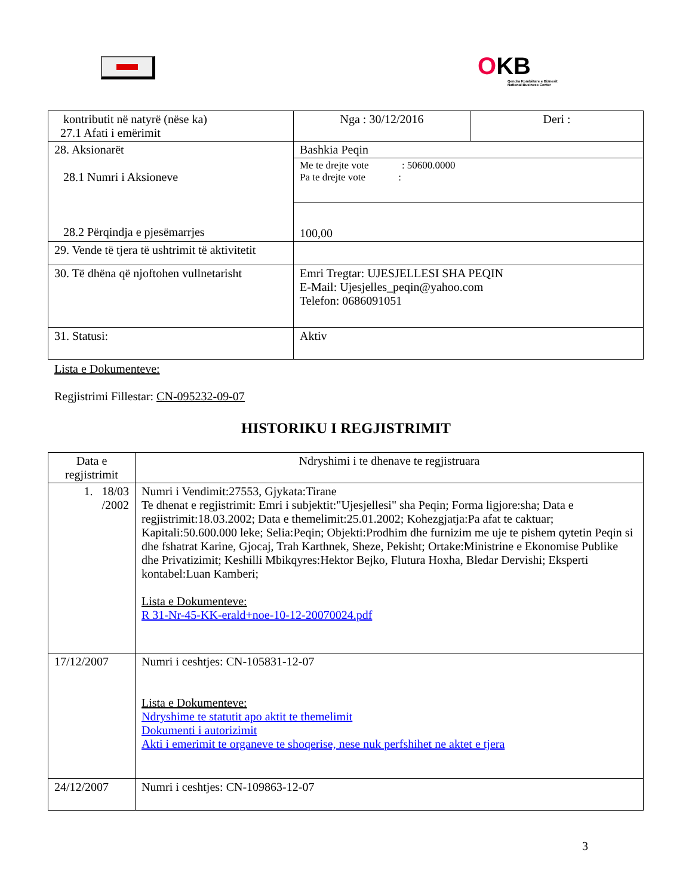OKB
Qendra Kombëtare e Biznesit
National Business Center
| kontributit në natyrë (nëse ka) 27.1 Afati i emërimit | Nga : 30/12/2016 | Deri : |
| 28. Aksionarët 28.1 Numri i Aksioneve 28.2 Përqindja e pjesëmarrjes | Bashkia Peqin | |
| | Me te drejte vote : 50600.0000 Pa te drejte vote : | |
| | 100,00 | |
| 29. Vende të tjera të ushtrimit të aktivitetit | | |
| 30. Të dhëna që njoftohen vullnetarisht | Emri Tregtar: UJESJELLESI SHA PEQIN E-Mail: Ujesjelles_peqin@yahoo.com Telefon: 0686091051 | |
| 31. Statusi: | Aktiv | |
Lista e Dokumenteve:
Regjistrimi Fillestar: CN-095232-09-07
HISTORIKU I REGJISTRIMIT
| Data e regjistrimit | Ndryshimi i te dhenave te regjistruara |
| --- | --- |
| 1. 18/03 /2002 | Numri i Vendimit:27553, Gjykata:Tirane Te dhenat e regjistrimit: Emri i subjektit:"Ujesjellesi" sha Peqin; Forma ligjore:sha; Data e regjistrimit:18.03.2002; Data e themelimit:25.01.2002; Kohezgjatja:Pa afat te caktuar; Kapitali:50.600.000 leke; Selia:Peqin; Objekti:Prodhim dhe furnizim me uje te pishem qytetin Peqin si dhe fshatrat Karine, Gjocaj, Trah Karthnek, Sheze, Pekisht; Ortake:Ministrine e Ekonomise Publike dhe Privatizimit; Keshilli Mbikqyres:Hektor Bejko, Flutura Hoxha, Bledar Dervishi; Eksperti kontabel:Luan Kamberi; Lista e Dokumenteve: R 31-Nr-45-KK-erald+noe-10-12-20070024.pdf |
| 17/12/2007 | Numri i ceshtjes: CN-105831-12-07 Lista e Dokumenteve: Ndryshime te statutit apo aktit te themelimit Dokumenti i autorizimit Akti i emerimit te organeve te shoqerise, nese nuk perfshihet ne aktet e tjera |
| 24/12/2007 | Numri i ceshtjes: CN-109863-12-07 |
3